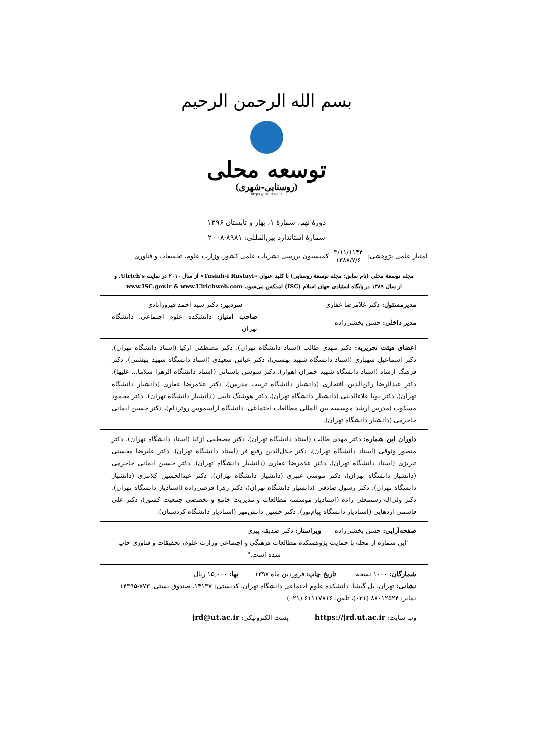بسم الله الرحمن الرحیم
توسعه محلی
(روستایی-شهری)
https://jrd.ut.ac.ir
دورهٔ نهم، شمارهٔ ۱، بهار و تابستان ۱۳۹۶
شمارهٔ استاندارد بین‌المللی: ۸۹۸۱-۲۰۰۸
امتیاز علمی پژوهشی: ۳/۱۱/۱۱۴۴
۱۳۸۸/۷/۶ کمیسیون بررسی نشریات علمی کشور، وزارت علوم، تحقیقات و فناوری
مجله توسعهٔ محلی (نام سابق: مجله توسعهٔ روستایی) با کلید عنوان «Tusiah-i Rustayi» از سال ۲۰۱۰ در سایت Ulrich's، و از سال ۱۳۸۹ در پایگاه استنادی جهان اسلام (ISC) ایندکس می‌شود. www.ISC.gov.ir & www.Ulrichweb.com
مدیرمسئول: دکتر غلامرضا غفاری سردبیر: دکتر سید احمد فیروزآبادی
مدیر داخلی: حسن بخشی‌زاده صاحب امتیاز: دانشکده علوم اجتماعی، دانشگاه تهران
اعضای هیئت تحریریه: دکتر مهدی طالب (استاد دانشگاه تهران)، دکتر مصطفی ازکیا (استاد دانشگاه تهران)، دکتر اسماعیل شهبازی (استاد دانشگاه شهید بهشتی)، دکتر عباس سعیدی (استاد دانشگاه شهید بهشتی)، دکتر فرهنگ ارشاد (استاد دانشگاه شهید چمران اهواز)، دکتر سوسن باستانی (استاد دانشگاه الزهرا سلاما... علیها)، دکتر عبدالرضا رکن‌الدین افتخاری (دانشیار دانشگاه تربیت مدرس)، دکتر غلامرضا غفاری (دانشیار دانشگاه تهران)، دکتر پویا علاءالدینی (دانشیار دانشگاه تهران)، دکتر هوشنگ نایبی (دانشیار دانشگاه تهران)، دکتر محمود مسکوب (مدرس ارشد موسسه بین المللی مطالعات اجتماعی، دانشگاه اراسموس روتردام)، دکتر حسین ایمانی جاجرمی (دانشیار دانشگاه تهران).
داوران این شماره: دکتر مهدی طالب (استاد دانشگاه تهران)، دکتر مصطفی ازکیا (استاد دانشگاه تهران)، دکتر منصور وثوقی (استاد دانشگاه تهران)، دکتر جلال‌الدین رفیع فر (استاد دانشگاه تهران)، دکتر علیرضا محسنی تبریزی (استاد دانشگاه تهران)، دکتر غلامرضا غفاری (دانشیار دانشگاه تهران)، دکتر حسین ایمانی جاجرمی (دانشیار دانشگاه تهران)، دکتر موسی عنبری (دانشیار دانشگاه تهران)، دکتر عبدالحسین کلانتری (دانشیار دانشگاه تهران)، دکتر رسول صادقی (دانشیار دانشگاه تهران)، دکتر زهرا فرضی‌زاده (استادیار دانشگاه تهران)، دکتر ولی‌اله رستمعلی زاده (استادیار موسسه مطالعات و مدیریت جامع و تخصصی جمعیت کشور)، دکتر علی قاسمی اردهایی (استادیار دانشگاه پیام‌نور)، دکتر حسین دانش‌مهر (استادیار دانشگاه کردستان).
صفحه‌آرایی: حسن بخشی‌زاده ویراستار: دکتر صدیقه پیری
"این شماره از مجله با حمایت پژوهشکده مطالعات فرهنگی و اجتماعی وزارت علوم، تحقیقات و فناوری چاپ شده است."
شمارگان: ۱۰۰۰ نسخه تاریخ چاپ: فروردین ماه ۱۳۹۷ بها: ۱۵,۰۰۰ ریال
نشانی: تهران، پل گیشا، دانشکده علوم اجتماعی دانشگاه تهران، کدپستی: ۱۴۱۳۷، صندوق پستی: ۷۷۳-۱۴۳۹۵
نمابر: ۸۸۰۱۲۵۲۴ (۰۲۱)، تلفن: ۶۱۱۱۷۸۱۶ (۰۲۱)
وب سایت: https://jrd.ut.ac.ir پست الکترونیکی: jrd@ut.ac.ir